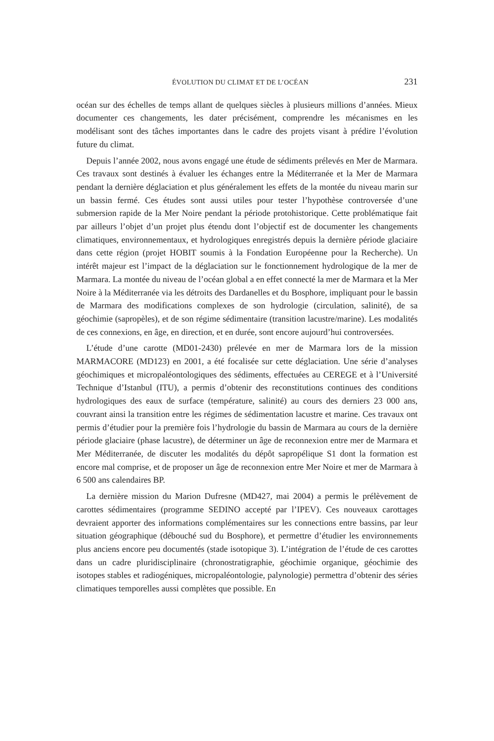ÉVOLUTION DU CLIMAT ET DE L’OCÉAN 231
océan sur des échelles de temps allant de quelques siècles à plusieurs millions d’années. Mieux documenter ces changements, les dater précisément, comprendre les mécanismes en les modélisant sont des tâches importantes dans le cadre des projets visant à prédire l’évolution future du climat.
Depuis l’année 2002, nous avons engagé une étude de sédiments prélevés en Mer de Marmara. Ces travaux sont destinés à évaluer les échanges entre la Méditerranée et la Mer de Marmara pendant la dernière déglaciation et plus généralement les effets de la montée du niveau marin sur un bassin fermé. Ces études sont aussi utiles pour tester l’hypothèse controversée d’une submersion rapide de la Mer Noire pendant la période protohistorique. Cette problématique fait par ailleurs l’objet d’un projet plus étendu dont l’objectif est de documenter les changements climatiques, environnementaux, et hydrologiques enregistrés depuis la dernière période glaciaire dans cette région (projet HOBIT soumis à la Fondation Européenne pour la Recherche). Un intérêt majeur est l’impact de la déglaciation sur le fonctionnement hydrologique de la mer de Marmara. La montée du niveau de l’océan global a en effet connecté la mer de Marmara et la Mer Noire à la Méditerranée via les détroits des Dardanelles et du Bosphore, impliquant pour le bassin de Marmara des modifications complexes de son hydrologie (circulation, salinité), de sa géochimie (sapropèles), et de son régime sédimentaire (transition lacustre/marine). Les modalités de ces connexions, en âge, en direction, et en durée, sont encore aujourd’hui controversées.
L’étude d’une carotte (MD01-2430) prélevée en mer de Marmara lors de la mission MARMACORE (MD123) en 2001, a été focalisée sur cette déglaciation. Une série d’analyses géochimiques et micropaléontologiques des sédiments, effectuées au CEREGE et à l’Université Technique d’Istanbul (ITU), a permis d’obtenir des reconstitutions continues des conditions hydrologiques des eaux de surface (température, salinité) au cours des derniers 23 000 ans, couvrant ainsi la transition entre les régimes de sédimentation lacustre et marine. Ces travaux ont permis d’étudier pour la première fois l’hydrologie du bassin de Marmara au cours de la dernière période glaciaire (phase lacustre), de déterminer un âge de reconnexion entre mer de Marmara et Mer Méditerranée, de discuter les modalités du dépôt sapropélique S1 dont la formation est encore mal comprise, et de proposer un âge de reconnexion entre Mer Noire et mer de Marmara à 6 500 ans calendaires BP.
La dernière mission du Marion Dufresne (MD427, mai 2004) a permis le prélèvement de carottes sédimentaires (programme SEDINO accepté par l’IPEV). Ces nouveaux carottages devraient apporter des informations complémentaires sur les connections entre bassins, par leur situation géographique (débouché sud du Bosphore), et permettre d’étudier les environnements plus anciens encore peu documentés (stade isotopique 3). L’intégration de l’étude de ces carottes dans un cadre pluridisciplinaire (chronostratigraphie, géochimie organique, géochimie des isotopes stables et radiogéniques, micropaléontologie, palynologie) permettra d’obtenir des séries climatiques temporelles aussi complètes que possible. En